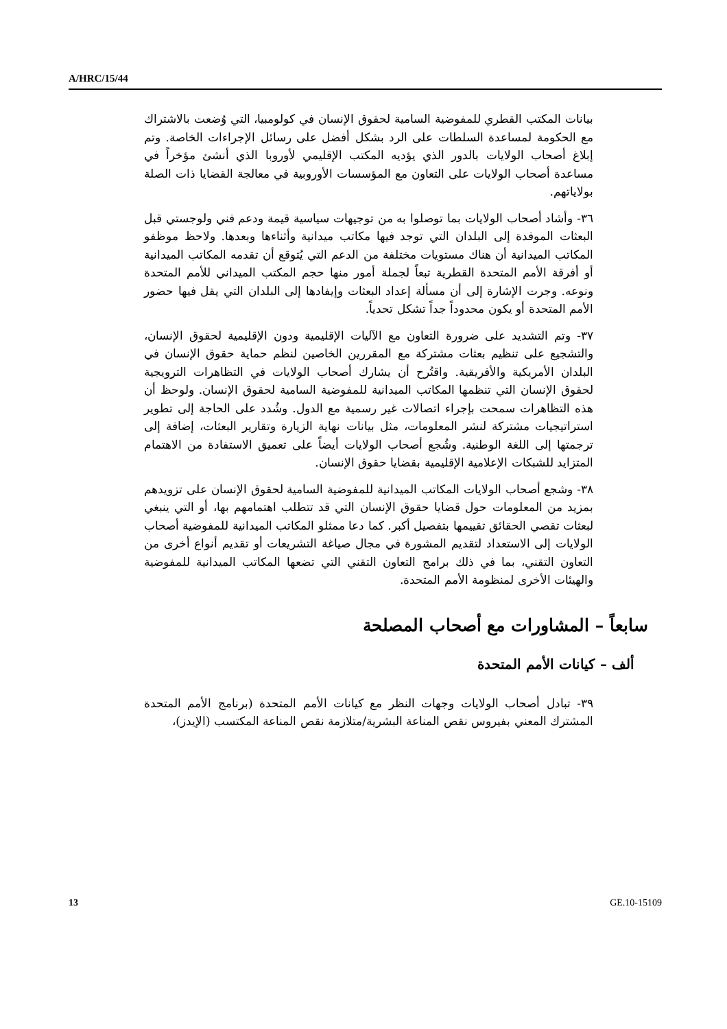A/HRC/15/44
بيانات المكتب القطري للمفوضية السامية لحقوق الإنسان في كولومبيا، التي وُضعت بالاشتراك مع الحكومة لمساعدة السلطات على الرد بشكل أفضل على رسائل الإجراءات الخاصة. وتم إبلاغ أصحاب الولايات بالدور الذي يؤديه المكتب الإقليمي لأوروبا الذي أنشئ مؤخراً في مساعدة أصحاب الولايات على التعاون مع المؤسسات الأوروبية في معالجة القضايا ذات الصلة بولاياتهم.
٣٦- وأشاد أصحاب الولايات بما توصلوا به من توجيهات سياسية قيمة ودعم فني ولوجستي قبل البعثات الموفدة إلى البلدان التي توجد فيها مكاتب ميدانية وأثناءها وبعدها. ولاحظ موظفو المكاتب الميدانية أن هناك مستويات مختلفة من الدعم التي يُتوقع أن تقدمه المكاتب الميدانية أو أفرقة الأمم المتحدة القطرية تبعاً لجملة أمور منها حجم المكتب الميداني للأمم المتحدة ونوعه. وجرت الإشارة إلى أن مسألة إعداد البعثات وإيفادها إلى البلدان التي يقل فيها حضور الأمم المتحدة أو يكون محدوداً جداً تشكل تحدياً.
٣٧- وتم التشديد على ضرورة التعاون مع الآليات الإقليمية ودون الإقليمية لحقوق الإنسان، والتشجيع على تنظيم بعثات مشتركة مع المقررين الخاصين لنظم حماية حقوق الإنسان في البلدان الأمريكية والأفريقية. واقتُرح أن يشارك أصحاب الولايات في التظاهرات الترويجية لحقوق الإنسان التي تنظمها المكاتب الميدانية للمفوضية السامية لحقوق الإنسان. ولوحظ أن هذه التظاهرات سمحت بإجراء اتصالات غير رسمية مع الدول. وشُدد على الحاجة إلى تطوير استراتيجيات مشتركة لنشر المعلومات، مثل بيانات نهاية الزيارة وتقارير البعثات، إضافة إلى ترجمتها إلى اللغة الوطنية. وشُجع أصحاب الولايات أيضاً على تعميق الاستفادة من الاهتمام المتزايد للشبكات الإعلامية الإقليمية بقضايا حقوق الإنسان.
٣٨- وشجع أصحاب الولايات المكاتب الميدانية للمفوضية السامية لحقوق الإنسان على تزويدهم بمزيد من المعلومات حول قضايا حقوق الإنسان التي قد تتطلب اهتمامهم بها، أو التي ينبغي لبعثات تقصي الحقائق تقييمها بتفصيل أكبر. كما دعا ممثلو المكاتب الميدانية للمفوضية أصحاب الولايات إلى الاستعداد لتقديم المشورة في مجال صياغة التشريعات أو تقديم أنواع أخرى من التعاون التقني، بما في ذلك برامج التعاون التقني التي تضعها المكاتب الميدانية للمفوضية والهيئات الأخرى لمنظومة الأمم المتحدة.
سابعاً – المشاورات مع أصحاب المصلحة
ألف – كيانات الأمم المتحدة
٣٩- تبادل أصحاب الولايات وجهات النظر مع كيانات الأمم المتحدة (برنامج الأمم المتحدة المشترك المعني بفيروس نقص المناعة البشرية/متلازمة نقص المناعة المكتسب (الإيدز)،
13 GE.10-15109